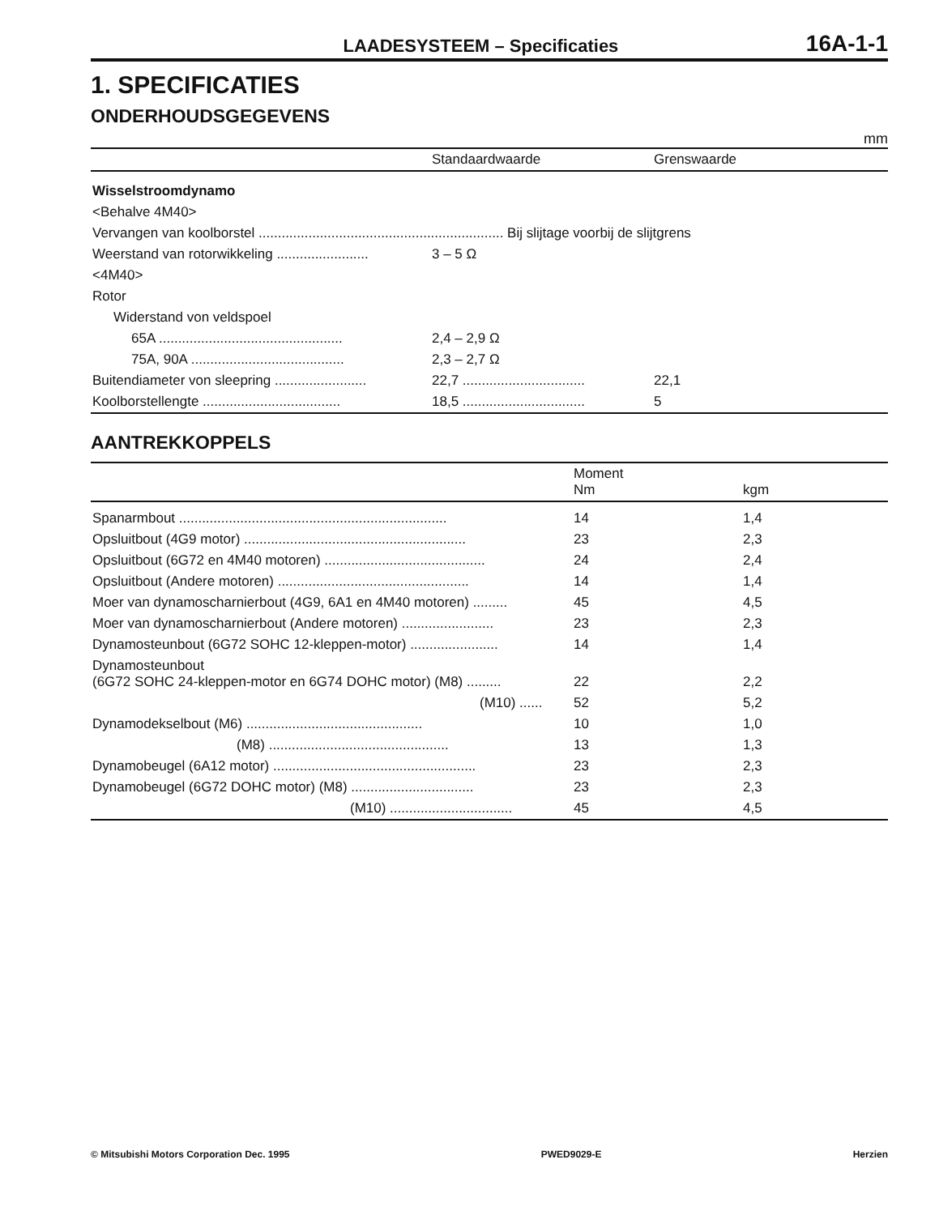LAADESYSTEEM – Specificaties 16A-1-1
1. SPECIFICATIES
ONDERHOUDSGEGEVENS
mm
| | Standaardwaarde | Grenswaarde |
| --- | --- | --- |
| Wisselstroomdynamo | | |
| <Behalve 4M40> | | |
| Vervangen van koolborstel ................................................................ Bij slijtage voorbij de slijtgrens | | |
| Weerstand van rotorwikkeling ........................ | 3 – 5 Ω | |
| <4M40> | | |
| Rotor | | |
| Widerstand von veldspoel | | |
| 65A ................................................ | 2,4 – 2,9 Ω | |
| 75A, 90A ........................................ | 2,3 – 2,7 Ω | |
| Buitendiameter von sleepring ........................ | 22,7 ................................ | 22,1 |
| Koolborstellengte .................................... | 18,5 ................................ | 5 |
AANTREKKOPPELS
| | Moment Nm | kgm |
| --- | --- | --- |
| Spanarmbout ...................................................................... | 14 | 1,4 |
| Opsluitbout (4G9 motor) .......................................................... | 23 | 2,3 |
| Opsluitbout (6G72 en 4M40 motoren) .......................................... | 24 | 2,4 |
| Opsluitbout (Andere motoren) .................................................. | 14 | 1,4 |
| Moer van dynamoscharnierbout (4G9, 6A1 en 4M40 motoren) ......... | 45 | 4,5 |
| Moer van dynamoscharnierbout (Andere motoren) ........................ | 23 | 2,3 |
| Dynamosteunbout (6G72 SOHC 12-kleppen-motor) ....................... | 14 | 1,4 |
| Dynamosteunbout (6G72 SOHC 24-kleppen-motor en 6G74 DOHC motor) (M8) ......... | 22 | 2,2 |
| (M10) ...... | 52 | 5,2 |
| Dynamodekselbout (M6) .............................................. | 10 | 1,0 |
| (M8) ............................................... | 13 | 1,3 |
| Dynamobeugel (6A12 motor) ..................................................... | 23 | 2,3 |
| Dynamobeugel (6G72 DOHC motor) (M8) ................................ | 23 | 2,3 |
| (M10) ................................ | 45 | 4,5 |
© Mitsubishi Motors Corporation Dec. 1995 PWED9029-E Herzien